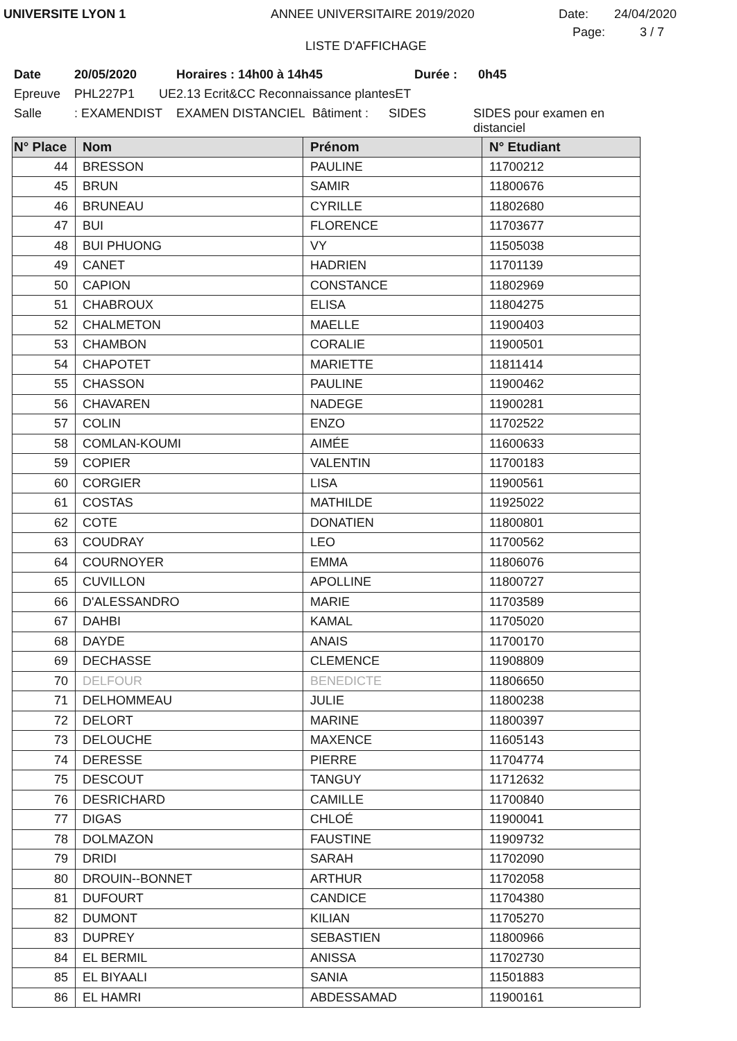UNIVERSITE LYON 1 ANNEE UNIVERSITAIRE 2019/2020 Date: 24/04/2020
LISTE D'AFFICHAGE
Page: 3 / 7
Date 20/05/2020 Horaires : 14h00 à 14h45 Durée : 0h45
Epreuve PHL227P1 UE2.13 Ecrit&CC Reconnaissance plantesET
Salle: EXAMENDIST EXAMEN DISTANCIEL Bâtiment : SIDES SIDES pour examen en distanciel
| N° Place | Nom | Prénom | N° Etudiant |
| --- | --- | --- | --- |
| 44 | BRESSON | PAULINE | 11700212 |
| 45 | BRUN | SAMIR | 11800676 |
| 46 | BRUNEAU | CYRILLE | 11802680 |
| 47 | BUI | FLORENCE | 11703677 |
| 48 | BUI PHUONG | VY | 11505038 |
| 49 | CANET | HADRIEN | 11701139 |
| 50 | CAPION | CONSTANCE | 11802969 |
| 51 | CHABROUX | ELISA | 11804275 |
| 52 | CHALMETON | MAELLE | 11900403 |
| 53 | CHAMBON | CORALIE | 11900501 |
| 54 | CHAPOTET | MARIETTE | 11811414 |
| 55 | CHASSON | PAULINE | 11900462 |
| 56 | CHAVAREN | NADEGE | 11900281 |
| 57 | COLIN | ENZO | 11702522 |
| 58 | COMLAN-KOUMI | AIMÉE | 11600633 |
| 59 | COPIER | VALENTIN | 11700183 |
| 60 | CORGIER | LISA | 11900561 |
| 61 | COSTAS | MATHILDE | 11925022 |
| 62 | COTE | DONATIEN | 11800801 |
| 63 | COUDRAY | LEO | 11700562 |
| 64 | COURNOYER | EMMA | 11806076 |
| 65 | CUVILLON | APOLLINE | 11800727 |
| 66 | D'ALESSANDRO | MARIE | 11703589 |
| 67 | DAHBI | KAMAL | 11705020 |
| 68 | DAYDE | ANAIS | 11700170 |
| 69 | DECHASSE | CLEMENCE | 11908809 |
| 70 | DELFOUR | BENEDICTE | 11806650 |
| 71 | DELHOMMEAU | JULIE | 11800238 |
| 72 | DELORT | MARINE | 11800397 |
| 73 | DELOUCHE | MAXENCE | 11605143 |
| 74 | DERESSE | PIERRE | 11704774 |
| 75 | DESCOUT | TANGUY | 11712632 |
| 76 | DESRICHARD | CAMILLE | 11700840 |
| 77 | DIGAS | CHLOÉ | 11900041 |
| 78 | DOLMAZON | FAUSTINE | 11909732 |
| 79 | DRIDI | SARAH | 11702090 |
| 80 | DROUIN--BONNET | ARTHUR | 11702058 |
| 81 | DUFOURT | CANDICE | 11704380 |
| 82 | DUMONT | KILIAN | 11705270 |
| 83 | DUPREY | SEBASTIEN | 11800966 |
| 84 | EL BERMIL | ANISSA | 11702730 |
| 85 | EL BIYAALI | SANIA | 11501883 |
| 86 | EL HAMRI | ABDESSAMAD | 11900161 |